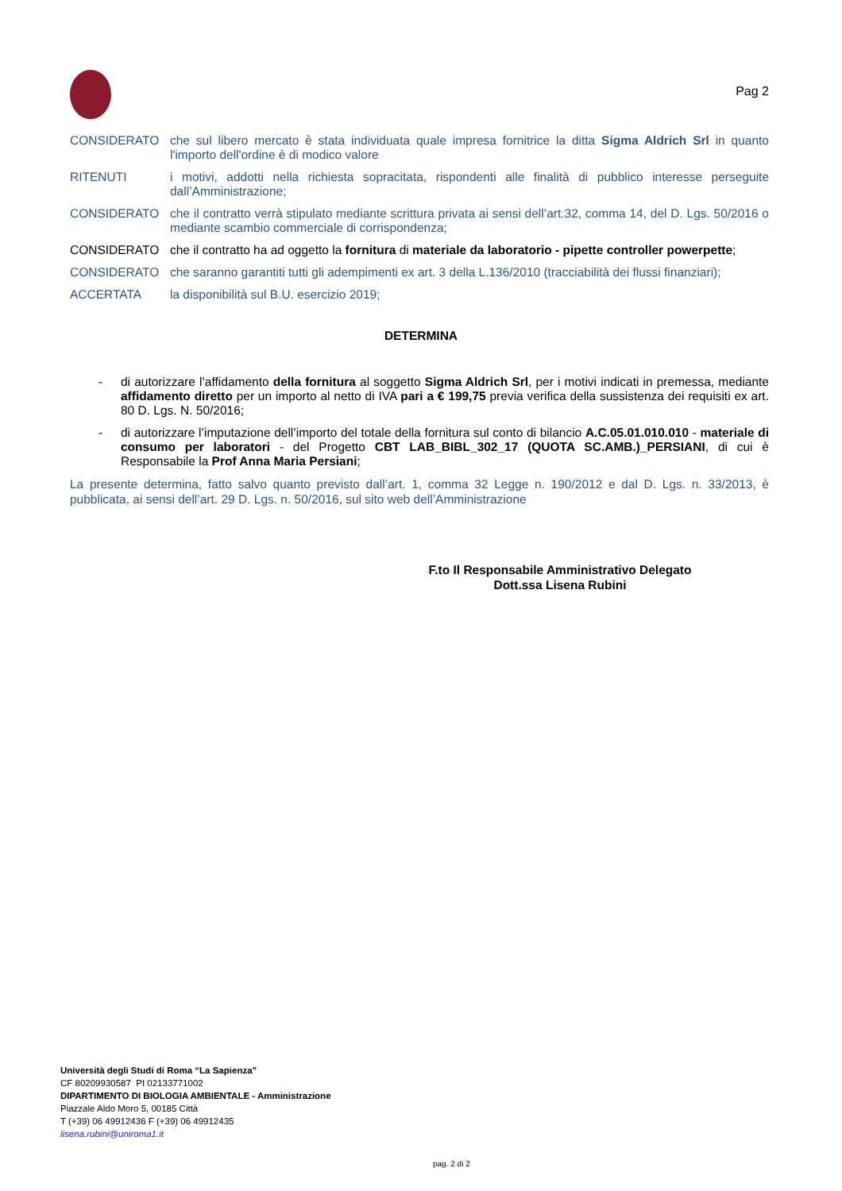Pag 2
CONSIDERATO che sul libero mercato è stata individuata quale impresa fornitrice la ditta Sigma Aldrich Srl in quanto l'importo dell'ordine è di modico valore
RITENUTI i motivi, addotti nella richiesta sopracitata, rispondenti alle finalità di pubblico interesse perseguite dall’Amministrazione;
CONSIDERATO che il contratto verrà stipulato mediante scrittura privata ai sensi dell’art.32, comma 14, del D. Lgs. 50/2016 o mediante scambio commerciale di corrispondenza;
CONSIDERATO che il contratto ha ad oggetto la fornitura di materiale da laboratorio - pipette controller powerpette;
CONSIDERATO che saranno garantiti tutti gli adempimenti ex art. 3 della L.136/2010 (tracciabilità dei flussi finanziari);
ACCERTATA la disponibilità sul B.U. esercizio 2019;
DETERMINA
- di autorizzare l’affidamento della fornitura al soggetto Sigma Aldrich Srl, per i motivi indicati in premessa, mediante affidamento diretto per un importo al netto di IVA pari a € 199,75 previa verifica della sussistenza dei requisiti ex art. 80 D. Lgs. N. 50/2016;
- di autorizzare l’imputazione dell’importo del totale della fornitura sul conto di bilancio A.C.05.01.010.010 - materiale di consumo per laboratori - del Progetto CBT LAB_BIBL_302_17 (QUOTA SC.AMB.)_PERSIANI, di cui è Responsabile la Prof Anna Maria Persiani;
La presente determina, fatto salvo quanto previsto dall’art. 1, comma 32 Legge n. 190/2012 e dal D. Lgs. n. 33/2013, è pubblicata, ai sensi dell’art. 29 D. Lgs. n. 50/2016, sul sito web dell’Amministrazione
F.to Il Responsabile Amministrativo Delegato
Dott.ssa Lisena Rubini
Università degli Studi di Roma “La Sapienza”
CF 80209930587 PI 02133771002
DIPARTIMENTO DI BIOLOGIA AMBIENTALE - Amministrazione
Piazzale Aldo Moro 5, 00185 Città
T (+39) 06 49912436 F (+39) 06 49912435
lisena.rubini@uniroma1.it
pag. 2 di 2